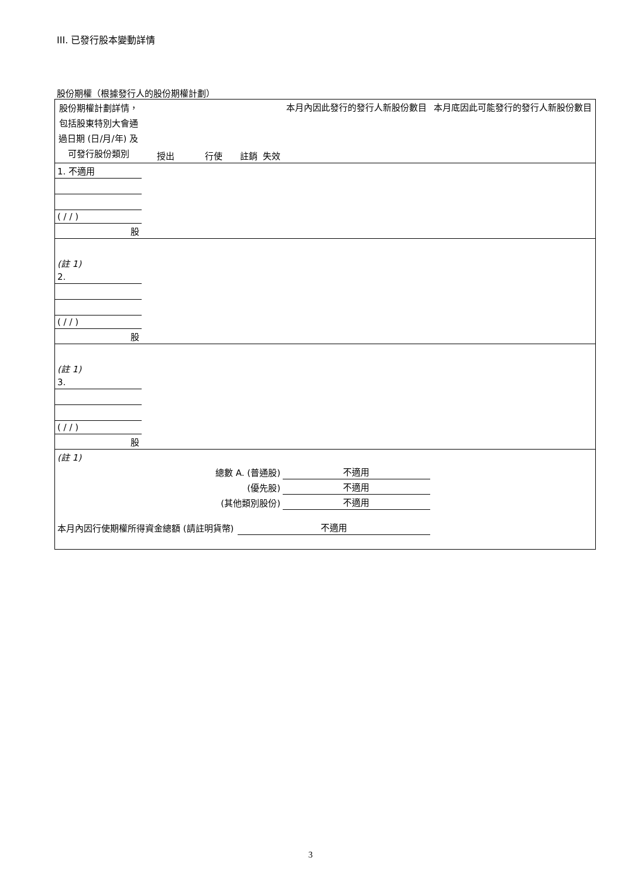III. 已發行股本變動詳情
股份期權（根據發行人的股份期權計劃）
| 股份期權計劃詳情，包括股東特別大會通過日期 (日/月/年) 及可發行股份類別 | 授出 | 行使 | 註銷 | 失效 | 本月內因此發行的發行人新股份數目 | 本月底因此可能發行的發行人新股份數目 |
| --- | --- | --- | --- | --- | --- | --- |
| 1. 不適用 | | | | | | |
| ( / / ) | | | | | | |
| 股 | | | | | | |
| (註 1) | | | | | | |
| 2. | | | | | | |
| ( / / ) | | | | | | |
| 股 | | | | | | |
| (註 1) | | | | | | |
| 3. | | | | | | |
| ( / / ) | | | | | | |
| 股 | | | | | | |
| (註 1) | | | | | | |
| 總數 A. (普通股) | | | | | 不適用 | |
| (優先股) | | | | | 不適用 | |
| (其他類別股份) | | | | | 不適用 | |
| 本月內因行使期權所得資金總額 (請註明貨幣) | | | 不適用 | | | |
3